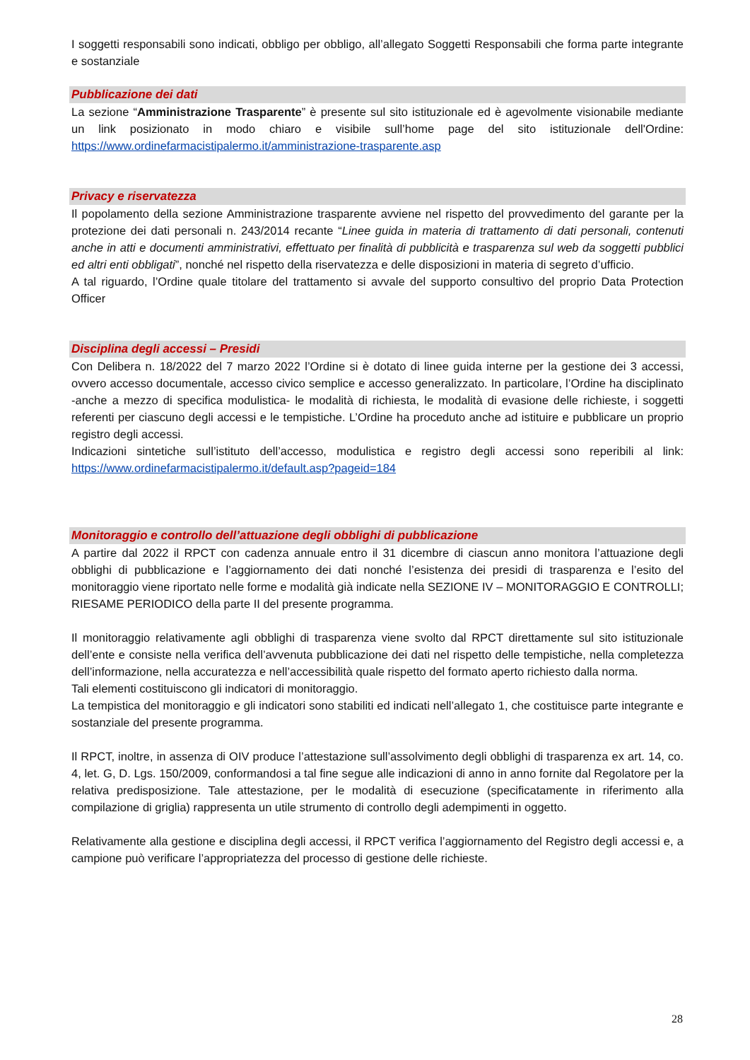I soggetti responsabili sono indicati, obbligo per obbligo, all’allegato Soggetti Responsabili che forma parte integrante e sostanziale
Pubblicazione dei dati
La sezione “Amministrazione Trasparente” è presente sul sito istituzionale ed è agevolmente visionabile mediante un link posizionato in modo chiaro e visibile sull’home page del sito istituzionale dell'Ordine: https://www.ordinefarmacistipalermo.it/amministrazione-trasparente.asp
Privacy e riservatezza
Il popolamento della sezione Amministrazione trasparente avviene nel rispetto del provvedimento del garante per la protezione dei dati personali n. 243/2014 recante “Linee guida in materia di trattamento di dati personali, contenuti anche in atti e documenti amministrativi, effettuato per finalità di pubblicità e trasparenza sul web da soggetti pubblici ed altri enti obbligati”, nonché nel rispetto della riservatezza e delle disposizioni in materia di segreto d’ufficio.
A tal riguardo, l’Ordine quale titolare del trattamento si avvale del supporto consultivo del proprio Data Protection Officer
Disciplina degli accessi – Presidi
Con Delibera n. 18/2022 del 7 marzo 2022 l’Ordine si è dotato di linee guida interne per la gestione dei 3 accessi, ovvero accesso documentale, accesso civico semplice e accesso generalizzato. In particolare, l’Ordine ha disciplinato -anche a mezzo di specifica modulistica- le modalità di richiesta, le modalità di evasione delle richieste, i soggetti referenti per ciascuno degli accessi e le tempistiche. L’Ordine ha proceduto anche ad istituire e pubblicare un proprio registro degli accessi.
Indicazioni sintetiche sull’istituto dell’accesso, modulistica e registro degli accessi sono reperibili al link: https://www.ordinefarmacistipalermo.it/default.asp?pageid=184
Monitoraggio e controllo dell’attuazione degli obblighi di pubblicazione
A partire dal 2022 il RPCT con cadenza annuale entro il 31 dicembre di ciascun anno monitora l’attuazione degli obblighi di pubblicazione e l’aggiornamento dei dati nonché l’esistenza dei presidi di trasparenza e l’esito del monitoraggio viene riportato nelle forme e modalità già indicate nella SEZIONE IV – MONITORAGGIO E CONTROLLI; RIESAME PERIODICO della parte II del presente programma.
Il monitoraggio relativamente agli obblighi di trasparenza viene svolto dal RPCT direttamente sul sito istituzionale dell’ente e consiste nella verifica dell’avvenuta pubblicazione dei dati nel rispetto delle tempistiche, nella completezza dell’informazione, nella accuratezza e nell’accessibilità quale rispetto del formato aperto richiesto dalla norma.
Tali elementi costituiscono gli indicatori di monitoraggio.
La tempistica del monitoraggio e gli indicatori sono stabiliti ed indicati nell’allegato 1, che costituisce parte integrante e sostanziale del presente programma.
Il RPCT, inoltre, in assenza di OIV produce l’attestazione sull’assolvimento degli obblighi di trasparenza ex art. 14, co. 4, let. G, D. Lgs. 150/2009, conformandosi a tal fine segue alle indicazioni di anno in anno fornite dal Regolatore per la relativa predisposizione. Tale attestazione, per le modalità di esecuzione (specificatamente in riferimento alla compilazione di griglia) rappresenta un utile strumento di controllo degli adempimenti in oggetto.
Relativamente alla gestione e disciplina degli accessi, il RPCT verifica l’aggiornamento del Registro degli accessi e, a campione può verificare l’appropriatezza del processo di gestione delle richieste.
28